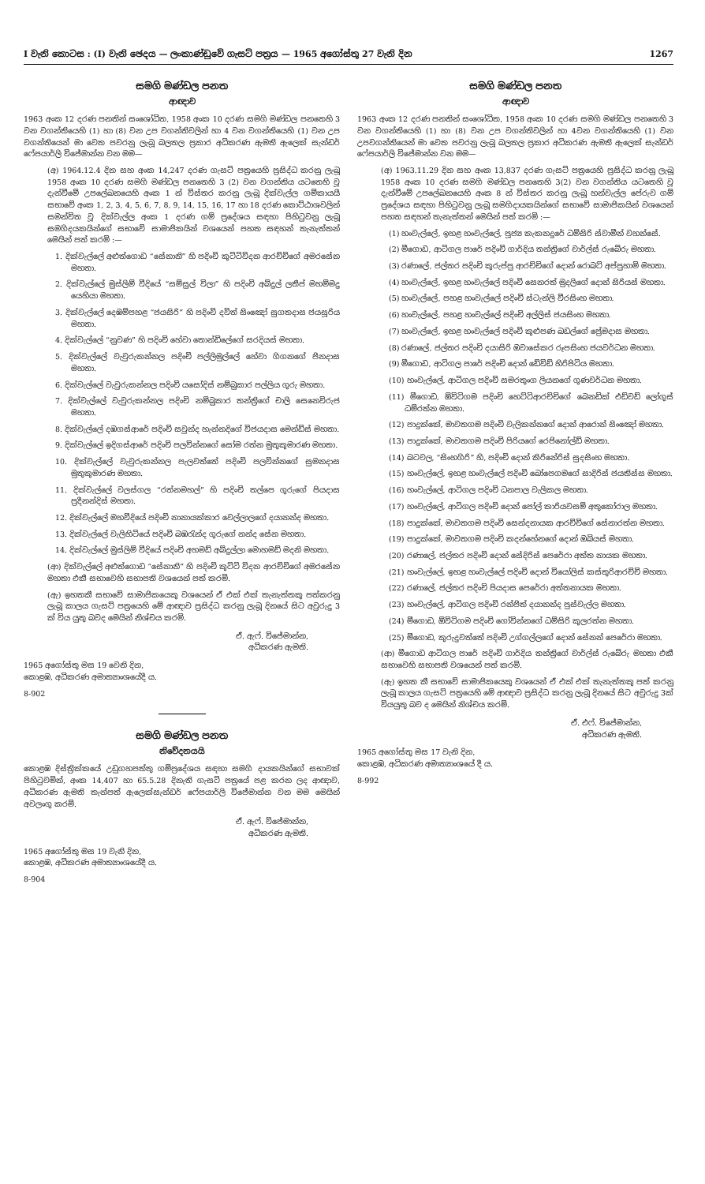I වැනි කොටස : (I) වැනි ඡෙදය — ලංකාණ්ඩුවේ ගැසට් පත්‍රය — 1965 අගෝස්තු 27 වැනි දින 1267
සමගි මණ්ඩල පනත
ආඥාව
1963 අංක 12 දරණ පනතින් සංශෝධිත, 1958 අංක 10 දරණ සමගි මණ්ඩල පනතෙහි 3 වන වගන්තියෙහි (1) හා (8) වන උප වගන්තිවලින් හා 4 වන වගන්තියෙහි (1) වන උප වගන්තියෙන් මා වෙත පවරනු ලැබූ බලතල ප්‍රකාර අධිකරණ ඇමති ඇලෙක් සැන්ඩර් ෆේපයාර්ලි විජේමාන්න වන මම—
(අ) 1964.12.4 දින සහ අංක 14,247 දරණ ගැසට් පත්‍රයෙහි ප්‍රසිද්ධ කරනු ලැබූ 1958 අංක 10 දරණ සමගි මණ්ඩල පනතෙහි 3 (2) වන වගන්තිය යටතෙහි වූ දැන්වීමේ උපලේඛනයෙහි අංක 1 න් විස්තර කරනු ලැබූ දික්වැල්ල ගම්කායයී සභාවේ අංක 1, 2, 3, 4, 5, 6, 7, 8, 9, 14, 15, 16, 17 හා 18 දරණ කොට්ඨාශවලින් සමන්විත වූ දික්වැල්ල අංක 1 දරණ ගම් ප්‍රදේශය සඳහා පිහිටුවනු ලැබූ සමගිදයකයින්ගේ සභාවේ සාමාජිකයින් වශයෙන් පහත සඳහන් තැනැත්තන් මෙයින් පත් කරමි :—
1. දික්වැල්ලේ අළුත්ගොඩ “සේනානි” හි පදිංචි කුට්ටිවිදන ආරච්චිගේ අමරසේන මහතා.
2. දික්වැල්ලේ මුස්ලිම් වීදියේ “සම්සුල් විලා” හි පදිංචි අබ්දුල් ලතීප් මහම්මදු යෙහියා මහතා.
3. දික්වැල්ලේ දෙඹම්පහළ “ජයසිරි” හි පදිංචි දවිත් සිංඤෝ සුගතදාස ජයසූරිය මහතා.
4. දික්වැල්ලේ “නුවණ” හි පදිංචි හේවා තොන්ඩිලේගේ සරදියස් මහතා.
5. දික්වැල්ලේ වැවුරුකන්නල පදිංචි පල්ලිමුල්ලේ හේවා ගිගනගේ ජිනදාස මහතා.
6. දික්වැල්ලේ වැවුරුකන්නල පදිංචි යසෝදිස් නම්බුකාර පල්ලිය ගුරු මහතා.
7. දික්වැල්ලේ වැවුරුකන්නල පදිංචි නම්බුකාර තන්ත්‍රිගේ චාලි සෙනෙවිරුජ මහතා.
8. දික්වැල්ලේ දඹගස්ආරේ පදිංචි සවුන්ද හැන්නදිගේ විජයදාස මෙන්ඩිස් මහතා.
9. දික්වැල්ලේ ඉදිගස්ආරේ පදිංචි පලවින්නගේ සෝම රත්න මුතුකුමාරණ මහතා.
10. දික්වැල්ලේ වැවුරුකන්නල පැලවත්තේ පදිංචි පලවින්නගේ සුමනදාස මුතුකුමාරණ මහතා.
11. දික්වැල්ලේ වලස්ගල “රත්නමහල්” හි පදිංචි තල්පෙ ගුරුගේ පියදාස ප්‍රදීනන්දිස් මහතා.
12. දික්වැල්ලේ මහවීදියේ පදිංචි නානායක්කාර වෙල්ලාලගේ දයානන්ද මහතා.
13. දික්වැල්ලේ වැලිහිටියේ පදිංචි බඹරැන්ද ගුරුගේ නන්ද සේන මහතා.
14. දික්වැල්ලේ මුස්ලිම් වීදියේ පදිංචි අහමඩ් අබ්දුල්ලා මොහමඩ් මදනි මහතා.
(ආ) දික්වැල්ලේ අළුත්ගොඩ “සේනානි” හි පදිංචි කුට්ටි විදන ආරච්චිගේ අමරසේන මහතා එකී සභාවෙහි සභාපති වශයෙන් පත් කරමි.
(ඇ) ඉහතකී සභාවේ සාමාජිකයෙකු වශයෙන් ඒ එක් එක් තැනැත්තකු පත්කරනු ලැබූ කාලය ගැසට් පත්‍රයෙහි මේ ආඥාව ප්‍රසිද්ධ කරනු ලැබූ දිනයේ සිට අවුරුදු 3 ක් විය යුතු බවද මෙයින් නිශ්චය කරමි.
ඒ. ඇෆ්. විජේමාන්න,
අධිකරණ ඇමති.
1965 අගෝස්තු මස 19 වෙනි දින,
කොළඹ, අධිකරණ අමාත්‍යාංශයේදී ය.
8-902
සමගි මණ්ඩල පනත
නිවේදනයයි
කොළඹ දිස්ත්‍රික්කයේ උඩුගහපත්තු ගම්ප්‍රදේශය සඳහා සමගි දායකයින්ගේ සභාවක් පිහිටුවමින්, අංක 14,407 හා 65.5.28 දිනැති ගැසට් පත්‍රයේ පළ කරන ලද ආඥාව, අධිකරණ ඇමති තැන්පත් ඇලෙක්සැන්ඩර් ෆේපයාර්ලි විජේමාන්න වන මම මෙයින් අවලංගු කරමි.
ඒ. ඇෆ්. විජේමාන්න,
අධිකරණ ඇමති.
1965 අගෝස්තු මස 19 වැනි දින,
කොළඹ, අධිකරණ අමාත්‍යාංශයේදී ය.
8-904
සමගි මණ්ඩල පනත
ආඥාව
1963 අංක 12 දරණ පනතින් සංශෝධිත, 1958 අංක 10 දරණ සමගි මණ්ඩල පනතෙහි 3 වන වගන්තියෙහි (1) හා (8) වන උප වගන්තිවලින් හා 4වන වගන්තියෙහි (1) වන උපවගන්තියෙන් මා වෙත පවරනු ලැබූ බලතල ප්‍රකාර අධිකරණ ඇමති ඇලෙක් සැන්ඩර් ෆේපයාර්ලි විජේමාන්න වන මම—
(අ) 1963.11.29 දින සහ අංක 13,837 දරණ ගැසට් පත්‍රයෙහි ප්‍රසිද්ධ කරනු ලැබූ 1958 අංක 10 දරණ සමගි මණ්ඩල පනතෙහි 3(2) වන වගන්තිය යටතෙහි වූ දැන්වීමේ උපලේඛනයෙහි අංක 8 න් විස්තර කරනු ලැබූ හන්වැල්ල පේරුව ගම් ප්‍රදේශය සඳහා පිහිටුවනු ලැබූ සමගිදායකයින්ගේ සභාවේ සාමාජිකයින් වශයෙන් පහත සඳහන් තැනැත්තන් මෙයින් පත් කරමි :—
(1) හංවැල්ලේ, ඉහළ හංවැල්ලේ, පූජ්‍ය කැකනදුරේ ධම්සිරි ස්වාමීන් වහන්සේ.
(2) මීගොඩ, ආටිගල පාරේ පදිංචි ගාර්දිය තන්ත්‍රිගේ චාර්ල්ස් රුබේරු මහතා.
(3) රණාලේ, ජල්තර පදිංචි කුරුප්පු ආරච්චිගේ දොන් රොබට් අප්පුහාමි මහතා.
(4) හංවැල්ලේ, ඉහළ හංවැල්ලේ පදිංචි සෙනරත් මුදලිගේ දොන් සිරියස් මහතා.
(5) හංවැල්ලේ, පහළ හංවැල්ලේ පදිංචි ස්ටැන්ලි වීරසිංහ මහතා.
(6) හංවැල්ලේ, පහළ හංවැල්ලේ පදිංචි අල්ලිස් ජයසිංහ මහතා.
(7) හංවැල්ලේ, ඉහළ හංවැල්ලේ පදිංචි කුළුපණ බඩල්ගේ ප්‍රේමදාස මහතා.
(8) රණාලේ, ජල්තර පදිංචි දයාසිරි ඔවාසේකර රූපසිංහ ජයවර්ධන මහතා.
(9) මීගොඩ, ආටිගල පාරේ පදිංචි දොන් ඩේවිඩ් හිරිපිටිය මහතා.
(10) හංවැල්ලේ, ආටිගල පදිංචි සමරතුංග ලියනගේ ගුණවර්ධන මහතා.
(11) මීගොඩ, ඕවිටිගම පදිංචි හෙට්ටිආරච්චිගේ බෙනඩික් එඩ්වඩ් ලෝගුස් ධම්රත්න මහතා.
(12) පාදුක්කේ, මාවතගම පදිංචි වැලිකන්නගේ දොන් ආරොන් සිංඤෝ මහතා.
(13) පාදුක්කේ, මාවතගම පදිංචි පිරියගේ රෙජිනෝල්ඩ් මහතා.
(14) බටවල, “සිංහගිරි” හි, පදිංචි දොන් කිරිනේරිස් සුදසිංහ මහතා.
(15) හංවැල්ලේ, ඉහළ හංවැල්ලේ පදිංචි බෝපෙගමගේ සාදිරිස් ජයතිස්ස මහතා.
(16) හංවැල්ලේ, ආටිගල පදිංචි ධනපාල වැලිකල මහතා.
(17) හංවැල්ලේ, ආටිගල පදිංචි දොන් පෝල් කාරියවසම් අතුකෝරාල මහතා.
(18) පාදුක්කේ, මාවතගම පදිංචි සෙන්දනායක ආරච්චිගේ සේනාරත්න මහතා.
(19) පාදුක්කේ, මාවතගම පදිංචි කදන්හේනගේ දොන් ඔබියස් මහතා.
(20) රණාලේ, ජල්තර පදිංචි දොන් සේදිරිස් පෙරේරා අත්ත නායක මහතා.
(21) හංවැල්ලේ, ඉහළ හංවැල්ලේ පදිංචි දොන් වියෝලිස් කස්තුරිආරච්චි මහතා.
(22) රණාලේ, ජල්තර පදිංචි පියදාස පෙරේරා අත්තනායක මහතා.
(23) හංවැල්ලේ, ආටිගල පදිංචි රන්ජිත් දයානන්ද පුස්වැල්ල මහතා.
(24) මීගොඩ, ඕවිටිගම පදිංචි ගෝවින්නගේ ධම්සිරි කුලරත්න මහතා.
(25) මීගොඩ, කුරුදුවත්තේ පදිංචි උග්ගල්ලගේ දොන් සේනන් පෙරේරා මහතා.
(ආ) මීගොඩ ආටිගල පාරේ පදිංචි ගාර්දිය තන්ත්‍රිගේ චාර්ල්ස් රුබේරු මහතා එකී සභාවෙහි සභාපති වශයෙන් පත් කරමි.
(ඇ) ඉහත කී සභාවේ සාමාජිකයෙකු වශයෙන් ඒ එක් එක් තැනැත්තකු පත් කරනු ලැබූ කාලය ගැසට් පත්‍රයෙහි මේ ආඥාව ප්‍රසිද්ධ කරනු ලැබූ දිනයේ සිට අවුරුදු 3ක් වියයුතු බව ද මෙයින් නිශ්චය කරමි.
ඒ. එෆ්. විජේමාන්න,
අධිකරණ ඇමති.
1965 අගෝස්තු මස 17 වැනි දින,
කොළඹ, අධිකරණ අමාත්‍යාංශයේ දී ය.
8-992